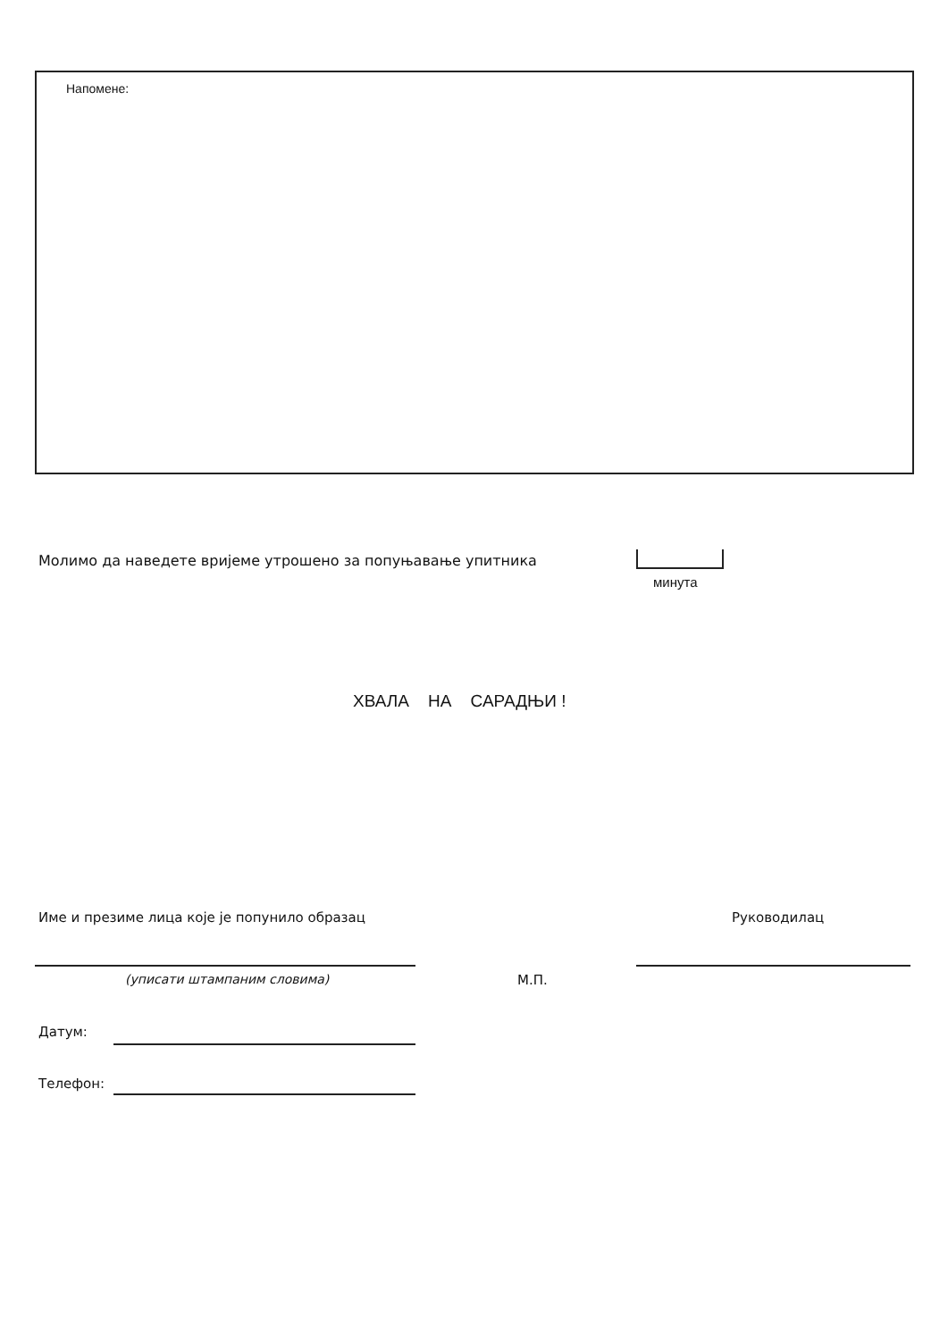Напомене:
Молимо да наведете вријеме утрошено за попуњавање упитника
минута
ХВАЛА НА САРАДЊИ !
Име и презиме лица које је попунило образац
Руководилац
(уписати штампаним словима) М.П.
Датум:
Телефон: